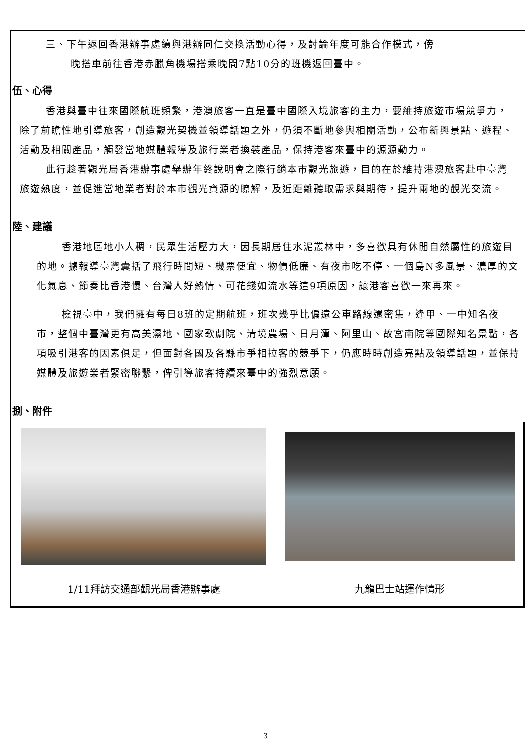三、下午返回香港辦事處續與港辦同仁交換活動心得，及討論年度可能合作模式，傍
晚搭車前往香港赤臘角機場搭乘晚間7點10分的班機返回臺中。
伍、心得
香港與臺中往來國際航班頻繁，港澳旅客一直是臺中國際入境旅客的主力，要維持旅遊市場競爭力，除了前瞻性地引導旅客，創造觀光契機並領導話題之外，仍須不斷地參與相關活動，公布新興景點、遊程、活動及相關產品，觸發當地媒體報導及旅行業者換裝產品，保持港客來臺中的源源動力。
此行趁著觀光局香港辦事處舉辦年終說明會之際行銷本市觀光旅遊，目的在於維持港澳旅客赴中臺灣旅遊熱度，並促進當地業者對於本市觀光資源的瞭解，及近距離聽取需求與期待，提升兩地的觀光交流。
陸、建議
香港地區地小人稠，民眾生活壓力大，因長期居住水泥叢林中，多喜歡具有休閒自然屬性的旅遊目的地。據報導臺灣囊括了飛行時間短、機票便宜、物價低廉、有夜市吃不停、一個島N多風景、濃厚的文化氣息、節奏比香港慢、台灣人好熱情、可花錢如流水等這9項原因，讓港客喜歡一來再來。
檢視臺中，我們擁有每日8班的定期航班，班次幾乎比偏遠公車路線還密集，逢甲、一中知名夜市，整個中臺灣更有高美濕地、國家歌劇院、清境農場、日月潭、阿里山、故宮南院等國際知名景點，各項吸引港客的因素俱足，但面對各國及各縣市爭相拉客的競爭下，仍應時時創造亮點及領導話題，並保持媒體及旅遊業者緊密聯繫，俾引導旅客持續來臺中的強烈意願。
捌、附件
| 1/11拜訪交通部觀光局香港辦事處 | 九龍巴士站運作情形 |
3